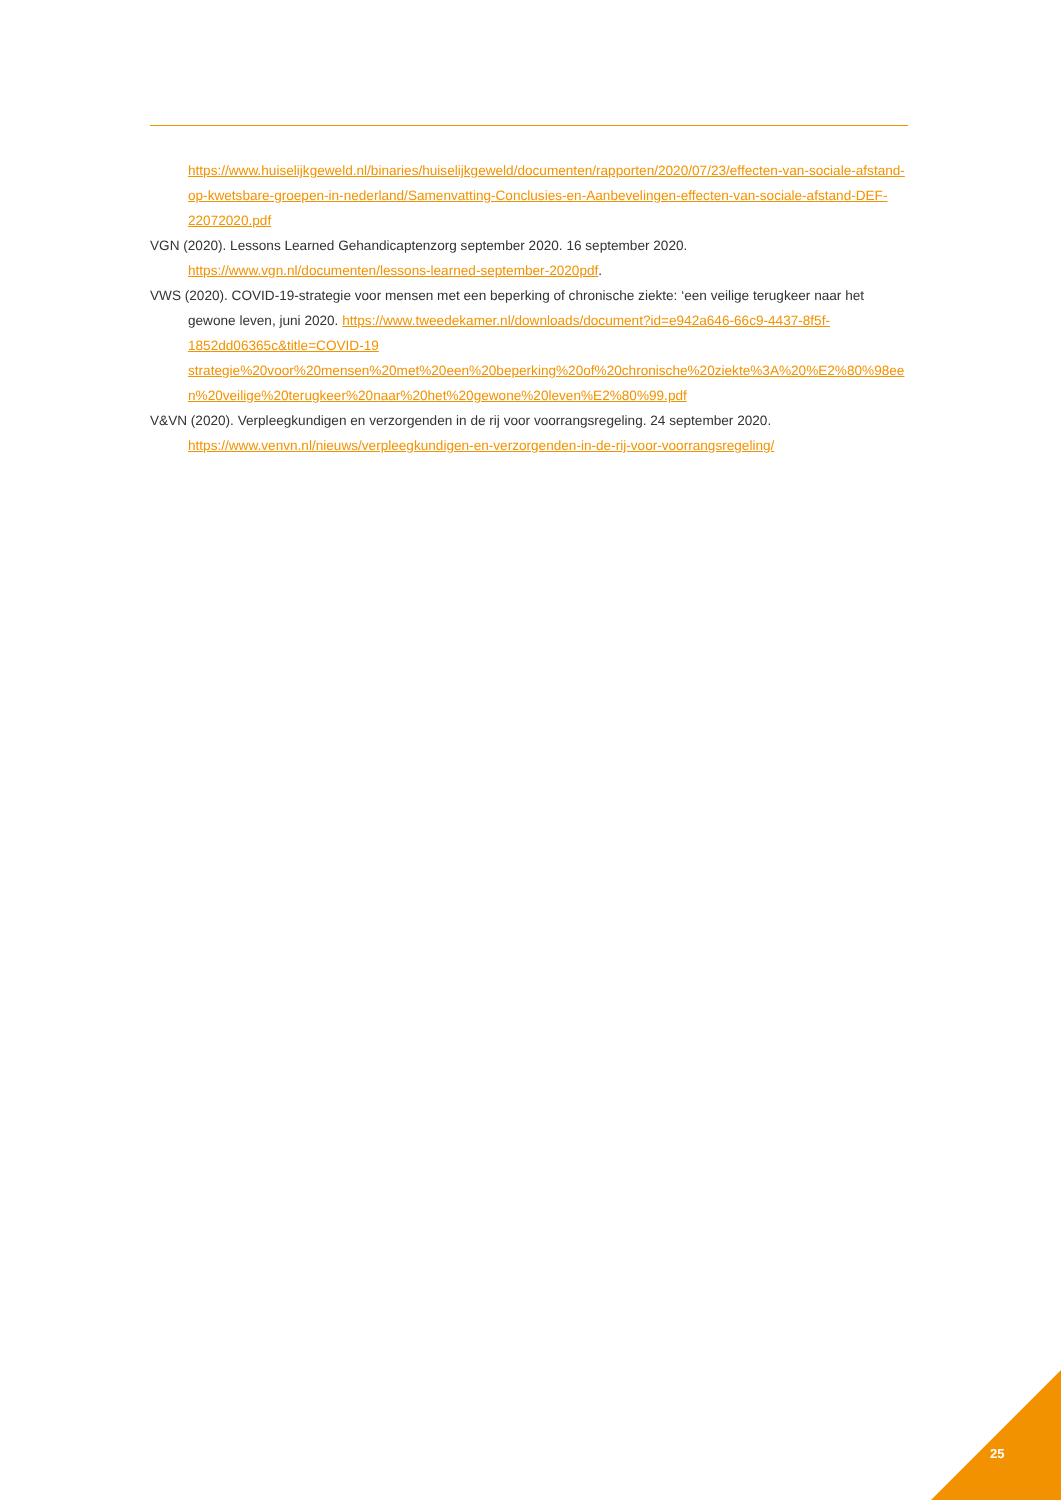https://www.huiselijkgeweld.nl/binaries/huiselijkgeweld/documenten/rapporten/2020/07/23/effecten-van-sociale-afstand-op-kwetsbare-groepen-in-nederland/Samenvatting-Conclusies-en-Aanbevelingen-effecten-van-sociale-afstand-DEF-22072020.pdf
VGN (2020). Lessons Learned Gehandicaptenzorg september 2020. 16 september 2020.
https://www.vgn.nl/documenten/lessons-learned-september-2020pdf.
VWS (2020). COVID-19-strategie voor mensen met een beperking of chronische ziekte: ‘een veilige terugkeer naar het gewone leven, juni 2020. https://www.tweedekamer.nl/downloads/document?id=e942a646-66c9-4437-8f5f-1852dd06365c&title=COVID-19 strategie%20voor%20mensen%20met%20een%20beperking%20of%20chronische%20ziekte%3A%20%E2%80%98een%20veilige%20terugkeer%20naar%20het%20gewone%20leven%E2%80%99.pdf
V&VN (2020). Verpleegkundigen en verzorgenden in de rij voor voorrangsregeling. 24 september 2020.
https://www.venvn.nl/nieuws/verpleegkundigen-en-verzorgenden-in-de-rij-voor-voorrangsregeling/
25